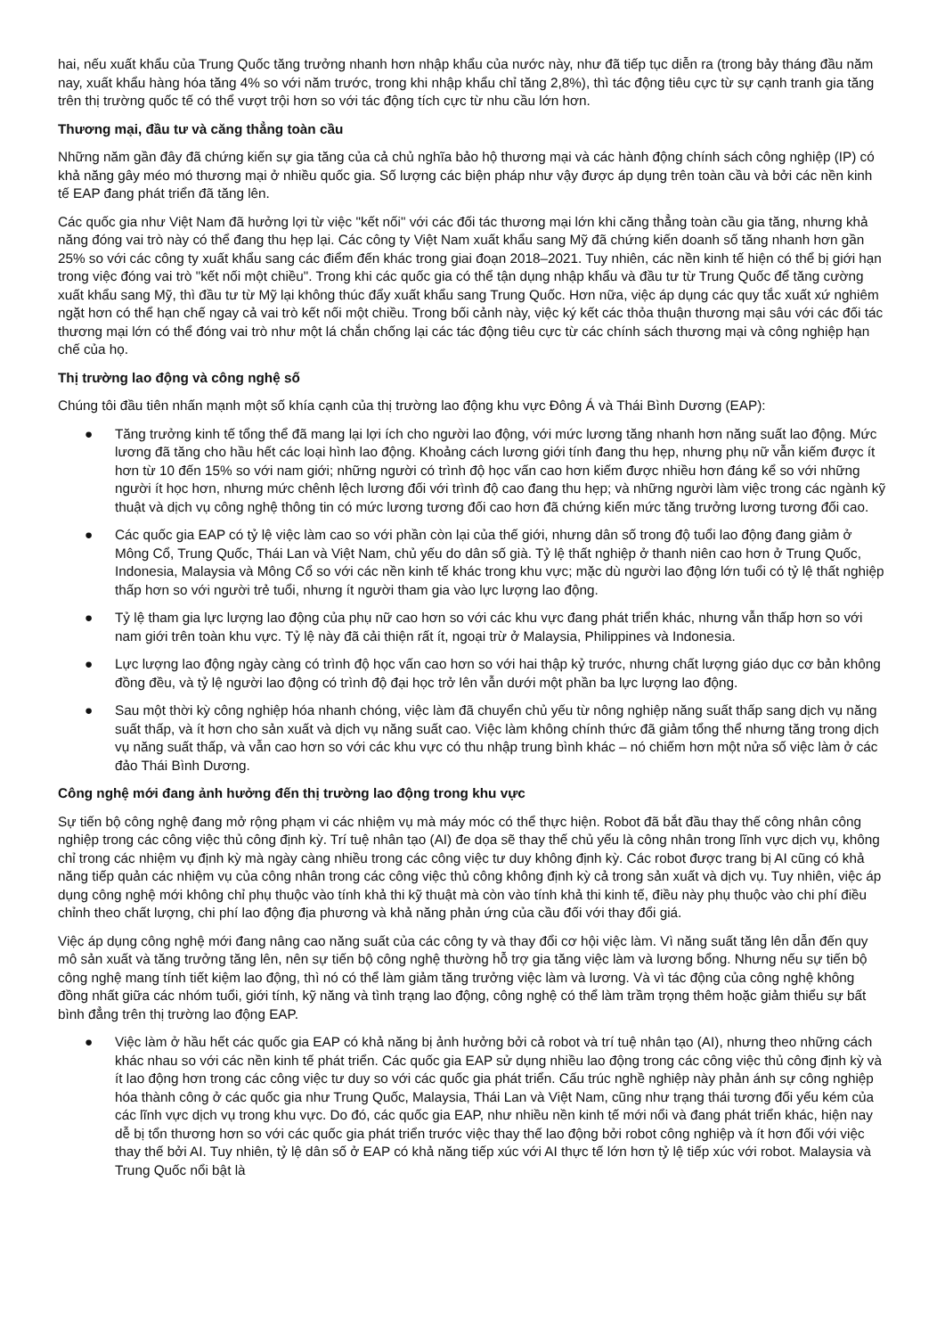hai, nếu xuất khẩu của Trung Quốc tăng trưởng nhanh hơn nhập khẩu của nước này, như đã tiếp tục diễn ra (trong bảy tháng đầu năm nay, xuất khẩu hàng hóa tăng 4% so với năm trước, trong khi nhập khẩu chỉ tăng 2,8%), thì tác động tiêu cực từ sự cạnh tranh gia tăng trên thị trường quốc tế có thể vượt trội hơn so với tác động tích cực từ nhu cầu lớn hơn.
Thương mại, đầu tư và căng thẳng toàn cầu
Những năm gần đây đã chứng kiến sự gia tăng của cả chủ nghĩa bảo hộ thương mại và các hành động chính sách công nghiệp (IP) có khả năng gây méo mó thương mại ở nhiều quốc gia. Số lượng các biện pháp như vậy được áp dụng trên toàn cầu và bởi các nền kinh tế EAP đang phát triển đã tăng lên.
Các quốc gia như Việt Nam đã hưởng lợi từ việc "kết nối" với các đối tác thương mại lớn khi căng thẳng toàn cầu gia tăng, nhưng khả năng đóng vai trò này có thể đang thu hẹp lại. Các công ty Việt Nam xuất khẩu sang Mỹ đã chứng kiến doanh số tăng nhanh hơn gần 25% so với các công ty xuất khẩu sang các điểm đến khác trong giai đoạn 2018–2021. Tuy nhiên, các nền kinh tế hiện có thể bị giới hạn trong việc đóng vai trò "kết nối một chiều". Trong khi các quốc gia có thể tận dụng nhập khẩu và đầu tư từ Trung Quốc để tăng cường xuất khẩu sang Mỹ, thì đầu tư từ Mỹ lại không thúc đẩy xuất khẩu sang Trung Quốc. Hơn nữa, việc áp dụng các quy tắc xuất xứ nghiêm ngặt hơn có thể hạn chế ngay cả vai trò kết nối một chiều. Trong bối cảnh này, việc ký kết các thỏa thuận thương mại sâu với các đối tác thương mại lớn có thể đóng vai trò như một lá chắn chống lại các tác động tiêu cực từ các chính sách thương mại và công nghiệp hạn chế của họ.
Thị trường lao động và công nghệ số
Chúng tôi đầu tiên nhấn mạnh một số khía cạnh của thị trường lao động khu vực Đông Á và Thái Bình Dương (EAP):
● Tăng trưởng kinh tế tổng thể đã mang lại lợi ích cho người lao động, với mức lương tăng nhanh hơn năng suất lao động. Mức lương đã tăng cho hầu hết các loại hình lao động. Khoảng cách lương giới tính đang thu hẹp, nhưng phụ nữ vẫn kiếm được ít hơn từ 10 đến 15% so với nam giới; những người có trình độ học vấn cao hơn kiếm được nhiều hơn đáng kể so với những người ít học hơn, nhưng mức chênh lệch lương đối với trình độ cao đang thu hẹp; và những người làm việc trong các ngành kỹ thuật và dịch vụ công nghệ thông tin có mức lương tương đối cao hơn đã chứng kiến mức tăng trưởng lương tương đối cao.
● Các quốc gia EAP có tỷ lệ việc làm cao so với phần còn lại của thế giới, nhưng dân số trong độ tuổi lao động đang giảm ở Mông Cổ, Trung Quốc, Thái Lan và Việt Nam, chủ yếu do dân số già. Tỷ lệ thất nghiệp ở thanh niên cao hơn ở Trung Quốc, Indonesia, Malaysia và Mông Cổ so với các nền kinh tế khác trong khu vực; mặc dù người lao động lớn tuổi có tỷ lệ thất nghiệp thấp hơn so với người trẻ tuổi, nhưng ít người tham gia vào lực lượng lao động.
● Tỷ lệ tham gia lực lượng lao động của phụ nữ cao hơn so với các khu vực đang phát triển khác, nhưng vẫn thấp hơn so với nam giới trên toàn khu vực. Tỷ lệ này đã cải thiện rất ít, ngoại trừ ở Malaysia, Philippines và Indonesia.
● Lực lượng lao động ngày càng có trình độ học vấn cao hơn so với hai thập kỷ trước, nhưng chất lượng giáo dục cơ bản không đồng đều, và tỷ lệ người lao động có trình độ đại học trở lên vẫn dưới một phần ba lực lượng lao động.
● Sau một thời kỳ công nghiệp hóa nhanh chóng, việc làm đã chuyển chủ yếu từ nông nghiệp năng suất thấp sang dịch vụ năng suất thấp, và ít hơn cho sản xuất và dịch vụ năng suất cao. Việc làm không chính thức đã giảm tổng thể nhưng tăng trong dịch vụ năng suất thấp, và vẫn cao hơn so với các khu vực có thu nhập trung bình khác – nó chiếm hơn một nửa số việc làm ở các đảo Thái Bình Dương.
Công nghệ mới đang ảnh hưởng đến thị trường lao động trong khu vực
Sự tiến bộ công nghệ đang mở rộng phạm vi các nhiệm vụ mà máy móc có thể thực hiện. Robot đã bắt đầu thay thế công nhân công nghiệp trong các công việc thủ công định kỳ. Trí tuệ nhân tạo (AI) đe dọa sẽ thay thế chủ yếu là công nhân trong lĩnh vực dịch vụ, không chỉ trong các nhiệm vụ định kỳ mà ngày càng nhiều trong các công việc tư duy không định kỳ. Các robot được trang bị AI cũng có khả năng tiếp quản các nhiệm vụ của công nhân trong các công việc thủ công không định kỳ cả trong sản xuất và dịch vụ. Tuy nhiên, việc áp dụng công nghệ mới không chỉ phụ thuộc vào tính khả thi kỹ thuật mà còn vào tính khả thi kinh tế, điều này phụ thuộc vào chi phí điều chỉnh theo chất lượng, chi phí lao động địa phương và khả năng phản ứng của cầu đối với thay đổi giá.
Việc áp dụng công nghệ mới đang nâng cao năng suất của các công ty và thay đổi cơ hội việc làm. Vì năng suất tăng lên dẫn đến quy mô sản xuất và tăng trưởng tăng lên, nên sự tiến bộ công nghệ thường hỗ trợ gia tăng việc làm và lương bổng. Nhưng nếu sự tiến bộ công nghệ mang tính tiết kiệm lao động, thì nó có thể làm giảm tăng trưởng việc làm và lương. Và vì tác động của công nghệ không đồng nhất giữa các nhóm tuổi, giới tính, kỹ năng và tình trạng lao động, công nghệ có thể làm trầm trọng thêm hoặc giảm thiểu sự bất bình đẳng trên thị trường lao động EAP.
● Việc làm ở hầu hết các quốc gia EAP có khả năng bị ảnh hưởng bởi cả robot và trí tuệ nhân tạo (AI), nhưng theo những cách khác nhau so với các nền kinh tế phát triển. Các quốc gia EAP sử dụng nhiều lao động trong các công việc thủ công định kỳ và ít lao động hơn trong các công việc tư duy so với các quốc gia phát triển. Cấu trúc nghề nghiệp này phản ánh sự công nghiệp hóa thành công ở các quốc gia như Trung Quốc, Malaysia, Thái Lan và Việt Nam, cũng như trạng thái tương đối yếu kém của các lĩnh vực dịch vụ trong khu vực. Do đó, các quốc gia EAP, như nhiều nền kinh tế mới nổi và đang phát triển khác, hiện nay dễ bị tổn thương hơn so với các quốc gia phát triển trước việc thay thế lao động bởi robot công nghiệp và ít hơn đối với việc thay thế bởi AI. Tuy nhiên, tỷ lệ dân số ở EAP có khả năng tiếp xúc với AI thực tế lớn hơn tỷ lệ tiếp xúc với robot. Malaysia và Trung Quốc nổi bật là